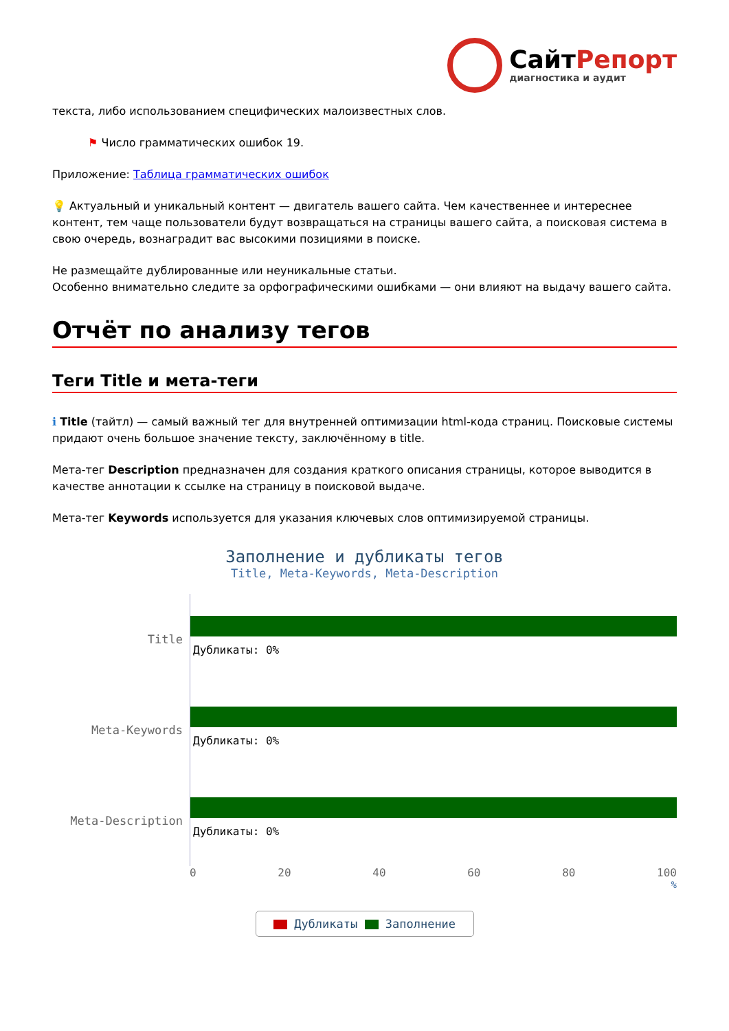СайтРепорт
диагностика и аудит
текста, либо использованием специфических малоизвестных слов.
⚑ Число грамматических ошибок 19.
Приложение: Таблица грамматических ошибок
💡 Актуальный и уникальный контент — двигатель вашего сайта. Чем качественнее и интереснее контент, тем чаще пользователи будут возвращаться на страницы вашего сайта, а поисковая система в свою очередь, вознаградит вас высокими позициями в поиске.
Не размещайте дублированные или неуникальные статьи.
Особенно внимательно следите за орфографическими ошибками — они влияют на выдачу вашего сайта.
Отчёт по анализу тегов
Теги Title и мета-теги
ℹ Title (тайтл) — самый важный тег для внутренней оптимизации html-кода страниц. Поисковые системы придают очень большое значение тексту, заключённому в title.
Мета-тег Description предназначен для создания краткого описания страницы, которое выводится в качестве аннотации к ссылке на страницу в поисковой выдаче.
Мета-тег Keywords используется для указания ключевых слов оптимизируемой страницы.
Заполнение и дубликаты тегов
Title, Meta-Keywords, Meta-Description
Title
Meta-Keywords
Meta-Description
Дубликаты: 0%
Дубликаты: 0%
Дубликаты: 0%
0 20 40 60 80 100
%
Дубликаты Заполнение